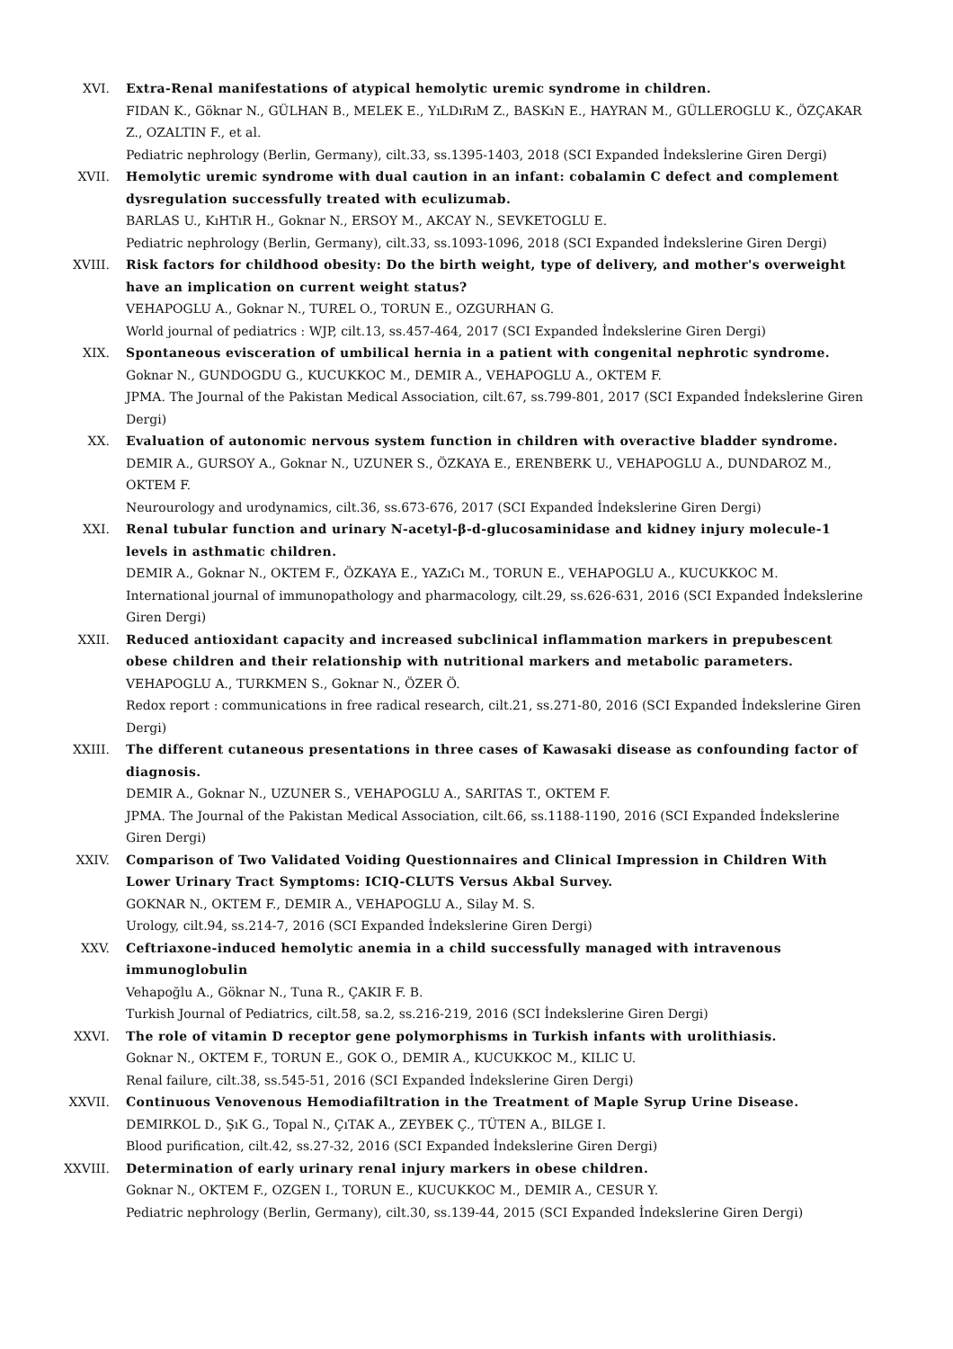XVI. Extra-Renal manifestations of atypical hemolytic uremic syndrome in children.
FIDAN K., Göknar N., GÜLHAN B., MELEK E., YıLDıRıM Z., BASKıN E., HAYRAN M., GÜLLEROGLU K., ÖZÇAKAR Z., OZALTIN F., et al.
Pediatric nephrology (Berlin, Germany), cilt.33, ss.1395-1403, 2018 (SCI Expanded İndekslerine Giren Dergi)
XVII. Hemolytic uremic syndrome with dual caution in an infant: cobalamin C defect and complement dysregulation successfully treated with eculizumab.
BARLAS U., KıHTıR H., Goknar N., ERSOY M., AKCAY N., SEVKETOGLU E.
Pediatric nephrology (Berlin, Germany), cilt.33, ss.1093-1096, 2018 (SCI Expanded İndekslerine Giren Dergi)
XVIII. Risk factors for childhood obesity: Do the birth weight, type of delivery, and mother's overweight have an implication on current weight status?
VEHAPOGLU A., Goknar N., TUREL O., TORUN E., OZGURHAN G.
World journal of pediatrics : WJP, cilt.13, ss.457-464, 2017 (SCI Expanded İndekslerine Giren Dergi)
XIX. Spontaneous evisceration of umbilical hernia in a patient with congenital nephrotic syndrome.
Goknar N., GUNDOGDU G., KUCUKKOC M., DEMIR A., VEHAPOGLU A., OKTEM F.
JPMA. The Journal of the Pakistan Medical Association, cilt.67, ss.799-801, 2017 (SCI Expanded İndekslerine Giren Dergi)
XX. Evaluation of autonomic nervous system function in children with overactive bladder syndrome.
DEMIR A., GURSOY A., Goknar N., UZUNER S., ÖZKAYA E., ERENBERK U., VEHAPOGLU A., DUNDAROZ M., OKTEM F.
Neurourology and urodynamics, cilt.36, ss.673-676, 2017 (SCI Expanded İndekslerine Giren Dergi)
XXI. Renal tubular function and urinary N-acetyl-β-d-glucosaminidase and kidney injury molecule-1 levels in asthmatic children.
DEMIR A., Goknar N., OKTEM F., ÖZKAYA E., YAZıCı M., TORUN E., VEHAPOGLU A., KUCUKKOC M.
International journal of immunopathology and pharmacology, cilt.29, ss.626-631, 2016 (SCI Expanded İndekslerine Giren Dergi)
XXII. Reduced antioxidant capacity and increased subclinical inflammation markers in prepubescent obese children and their relationship with nutritional markers and metabolic parameters.
VEHAPOGLU A., TURKMEN S., Goknar N., ÖZER Ö.
Redox report : communications in free radical research, cilt.21, ss.271-80, 2016 (SCI Expanded İndekslerine Giren Dergi)
XXIII. The different cutaneous presentations in three cases of Kawasaki disease as confounding factor of diagnosis.
DEMIR A., Goknar N., UZUNER S., VEHAPOGLU A., SARITAS T., OKTEM F.
JPMA. The Journal of the Pakistan Medical Association, cilt.66, ss.1188-1190, 2016 (SCI Expanded İndekslerine Giren Dergi)
XXIV. Comparison of Two Validated Voiding Questionnaires and Clinical Impression in Children With Lower Urinary Tract Symptoms: ICIQ-CLUTS Versus Akbal Survey.
GOKNAR N., OKTEM F., DEMIR A., VEHAPOGLU A., Silay M. S.
Urology, cilt.94, ss.214-7, 2016 (SCI Expanded İndekslerine Giren Dergi)
XXV. Ceftriaxone-induced hemolytic anemia in a child successfully managed with intravenous immunoglobulin
Vehapoğlu A., Göknar N., Tuna R., ÇAKIR F. B.
Turkish Journal of Pediatrics, cilt.58, sa.2, ss.216-219, 2016 (SCI İndekslerine Giren Dergi)
XXVI. The role of vitamin D receptor gene polymorphisms in Turkish infants with urolithiasis.
Goknar N., OKTEM F., TORUN E., GOK O., DEMIR A., KUCUKKOC M., KILIC U.
Renal failure, cilt.38, ss.545-51, 2016 (SCI Expanded İndekslerine Giren Dergi)
XXVII. Continuous Venovenous Hemodiafiltration in the Treatment of Maple Syrup Urine Disease.
DEMIRKOL D., ŞıK G., Topal N., ÇıTAK A., ZEYBEK Ç., TÜTEN A., BILGE I.
Blood purification, cilt.42, ss.27-32, 2016 (SCI Expanded İndekslerine Giren Dergi)
XXVIII. Determination of early urinary renal injury markers in obese children.
Goknar N., OKTEM F., OZGEN I., TORUN E., KUCUKKOC M., DEMIR A., CESUR Y.
Pediatric nephrology (Berlin, Germany), cilt.30, ss.139-44, 2015 (SCI Expanded İndekslerine Giren Dergi)